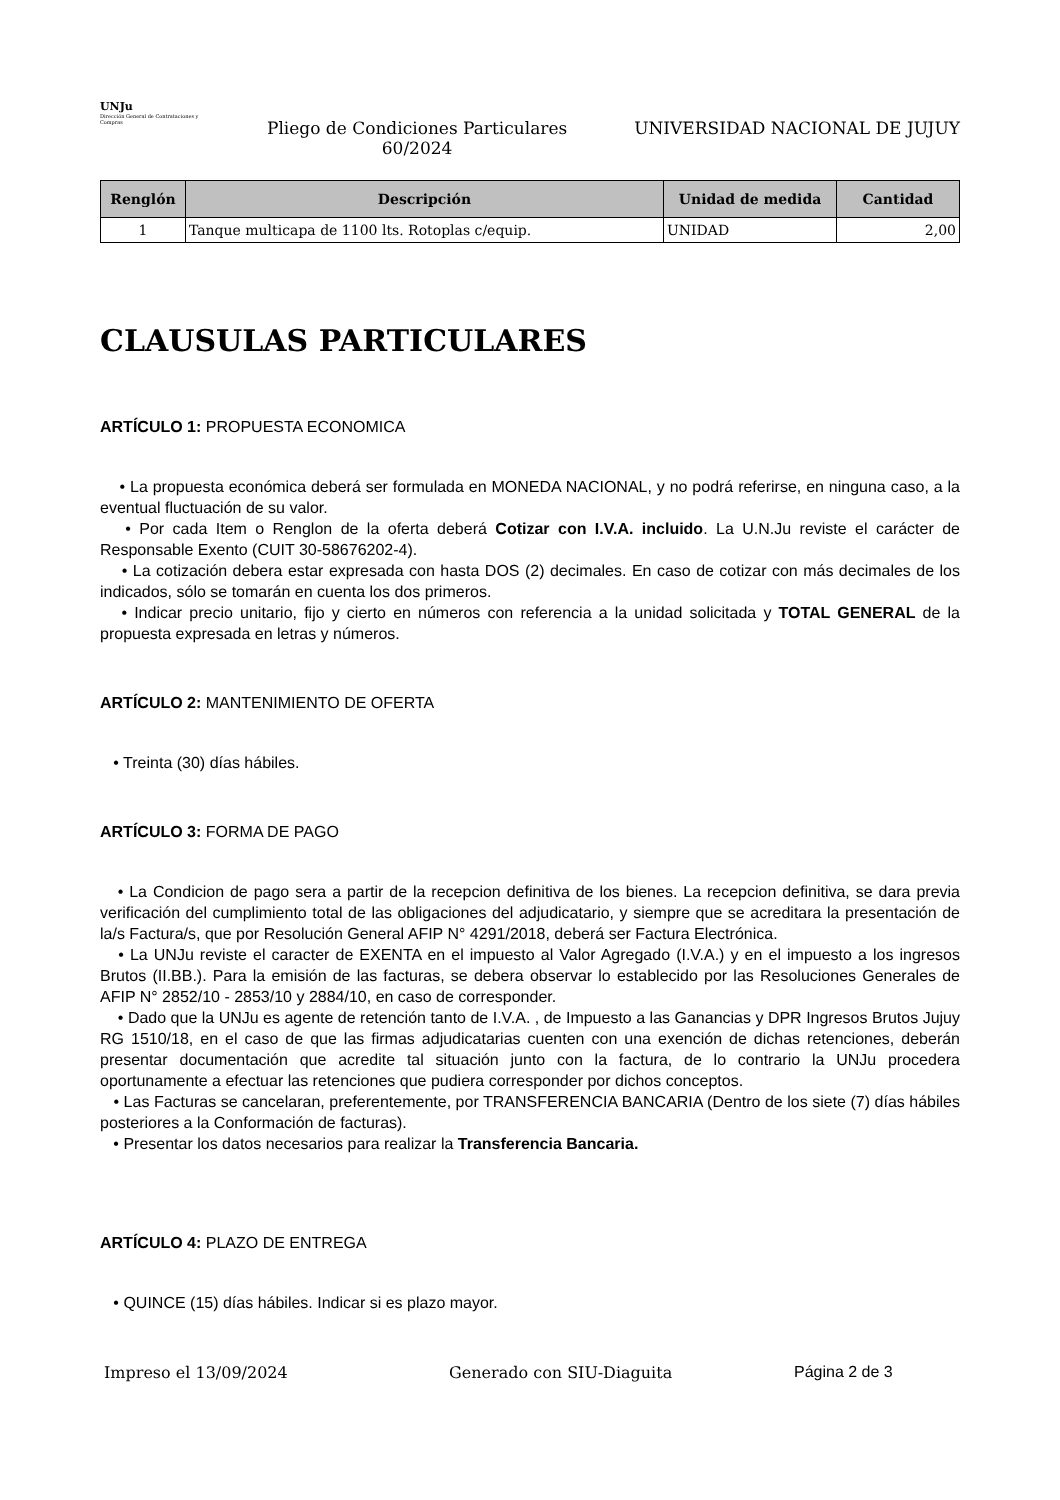UNJu
Dirección General de Contrataciones y Compras
Pliego de Condiciones Particulares
60/2024
UNIVERSIDAD NACIONAL DE JUJUY
| Renglón | Descripción | Unidad de medida | Cantidad |
| --- | --- | --- | --- |
| 1 | Tanque multicapa de 1100 lts. Rotoplas c/equip. | UNIDAD | 2,00 |
CLAUSULAS PARTICULARES
ARTÍCULO 1: PROPUESTA ECONOMICA
• La propuesta económica deberá ser formulada en MONEDA NACIONAL, y no podrá referirse, en ninguna caso, a la eventual fluctuación de su valor.
• Por cada Item o Renglon de la oferta deberá Cotizar con I.V.A. incluido. La U.N.Ju reviste el carácter de Responsable Exento (CUIT 30-58676202-4).
• La cotización debera estar expresada con hasta DOS (2) decimales. En caso de cotizar con más decimales de los indicados, sólo se tomarán en cuenta los dos primeros.
• Indicar precio unitario, fijo y cierto en números con referencia a la unidad solicitada y TOTAL GENERAL de la propuesta expresada en letras y números.
ARTÍCULO 2: MANTENIMIENTO DE OFERTA
• Treinta (30) días hábiles.
ARTÍCULO 3: FORMA DE PAGO
• La Condicion de pago sera a partir de la recepcion definitiva de los bienes. La recepcion definitiva, se dara previa verificación del cumplimiento total de las obligaciones del adjudicatario, y siempre que se acreditara la presentación de la/s Factura/s, que por Resolución General AFIP N° 4291/2018, deberá ser Factura Electrónica.
• La UNJu reviste el caracter de EXENTA en el impuesto al Valor Agregado (I.V.A.) y en el impuesto a los ingresos Brutos (II.BB.). Para la emisión de las facturas, se debera observar lo establecido por las Resoluciones Generales de AFIP N° 2852/10 - 2853/10 y 2884/10, en caso de corresponder.
• Dado que la UNJu es agente de retención tanto de I.V.A. , de Impuesto a las Ganancias y DPR Ingresos Brutos Jujuy RG 1510/18, en el caso de que las firmas adjudicatarias cuenten con una exención de dichas retenciones, deberán presentar documentación que acredite tal situación junto con la factura, de lo contrario la UNJu procedera oportunamente a efectuar las retenciones que pudiera corresponder por dichos conceptos.
• Las Facturas se cancelaran, preferentemente, por TRANSFERENCIA BANCARIA (Dentro de los siete (7) días hábiles posteriores a la Conformación de facturas).
• Presentar los datos necesarios para realizar la Transferencia Bancaria.
ARTÍCULO 4: PLAZO DE ENTREGA
• QUINCE (15) días hábiles. Indicar si es plazo mayor.
Impreso el 13/09/2024 Generado con SIU-Diaguita Página 2 de 3